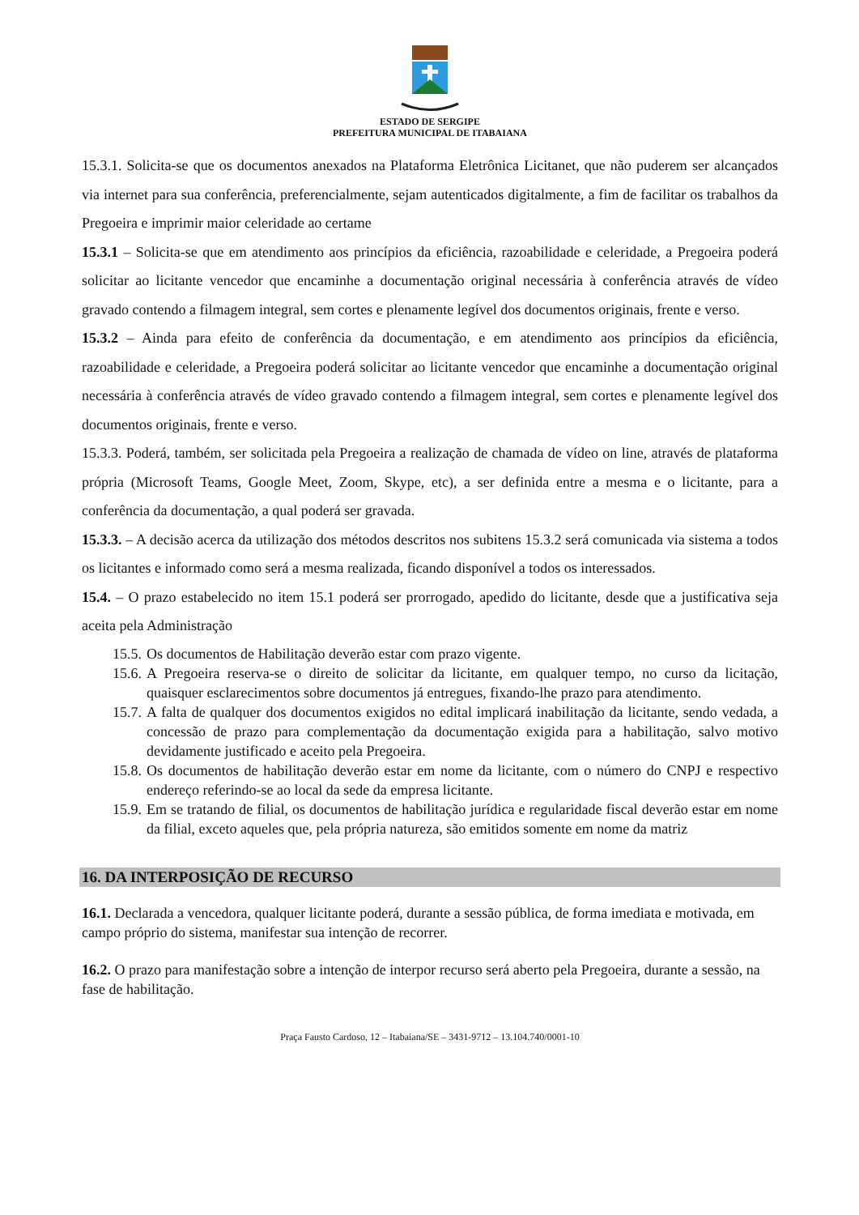ESTADO DE SERGIPE
PREFEITURA MUNICIPAL DE ITABAIANA
15.3.1. Solicita-se que os documentos anexados na Plataforma Eletrônica Licitanet, que não puderem ser alcançados via internet para sua conferência, preferencialmente, sejam autenticados digitalmente, a fim de facilitar os trabalhos da Pregoeira e imprimir maior celeridade ao certame
15.3.1 – Solicita-se que em atendimento aos princípios da eficiência, razoabilidade e celeridade, a Pregoeira poderá solicitar ao licitante vencedor que encaminhe a documentação original necessária à conferência através de vídeo gravado contendo a filmagem integral, sem cortes e plenamente legível dos documentos originais, frente e verso.
15.3.2 – Ainda para efeito de conferência da documentação, e em atendimento aos princípios da eficiência, razoabilidade e celeridade, a Pregoeira poderá solicitar ao licitante vencedor que encaminhe a documentação original necessária à conferência através de vídeo gravado contendo a filmagem integral, sem cortes e plenamente legível dos documentos originais, frente e verso.
15.3.3. Poderá, também, ser solicitada pela Pregoeira a realização de chamada de vídeo on line, através de plataforma própria (Microsoft Teams, Google Meet, Zoom, Skype, etc), a ser definida entre a mesma e o licitante, para a conferência da documentação, a qual poderá ser gravada.
15.3.3. – A decisão acerca da utilização dos métodos descritos nos subitens 15.3.2 será comunicada via sistema a todos os licitantes e informado como será a mesma realizada, ficando disponível a todos os interessados.
15.4. – O prazo estabelecido no item 15.1 poderá ser prorrogado, apedido do licitante, desde que a justificativa seja aceita pela Administração
15.5. Os documentos de Habilitação deverão estar com prazo vigente.
15.6. A Pregoeira reserva-se o direito de solicitar da licitante, em qualquer tempo, no curso da licitação, quaisquer esclarecimentos sobre documentos já entregues, fixando-lhe prazo para atendimento.
15.7. A falta de qualquer dos documentos exigidos no edital implicará inabilitação da licitante, sendo vedada, a concessão de prazo para complementação da documentação exigida para a habilitação, salvo motivo devidamente justificado e aceito pela Pregoeira.
15.8. Os documentos de habilitação deverão estar em nome da licitante, com o número do CNPJ e respectivo endereço referindo-se ao local da sede da empresa licitante.
15.9. Em se tratando de filial, os documentos de habilitação jurídica e regularidade fiscal deverão estar em nome da filial, exceto aqueles que, pela própria natureza, são emitidos somente em nome da matriz
16. DA INTERPOSIÇÃO DE RECURSO
16.1. Declarada a vencedora, qualquer licitante poderá, durante a sessão pública, de forma imediata e motivada, em campo próprio do sistema, manifestar sua intenção de recorrer.
16.2. O prazo para manifestação sobre a intenção de interpor recurso será aberto pela Pregoeira, durante a sessão, na fase de habilitação.
Praça Fausto Cardoso, 12 – Itabaiana/SE – 3431-9712 – 13.104.740/0001-10